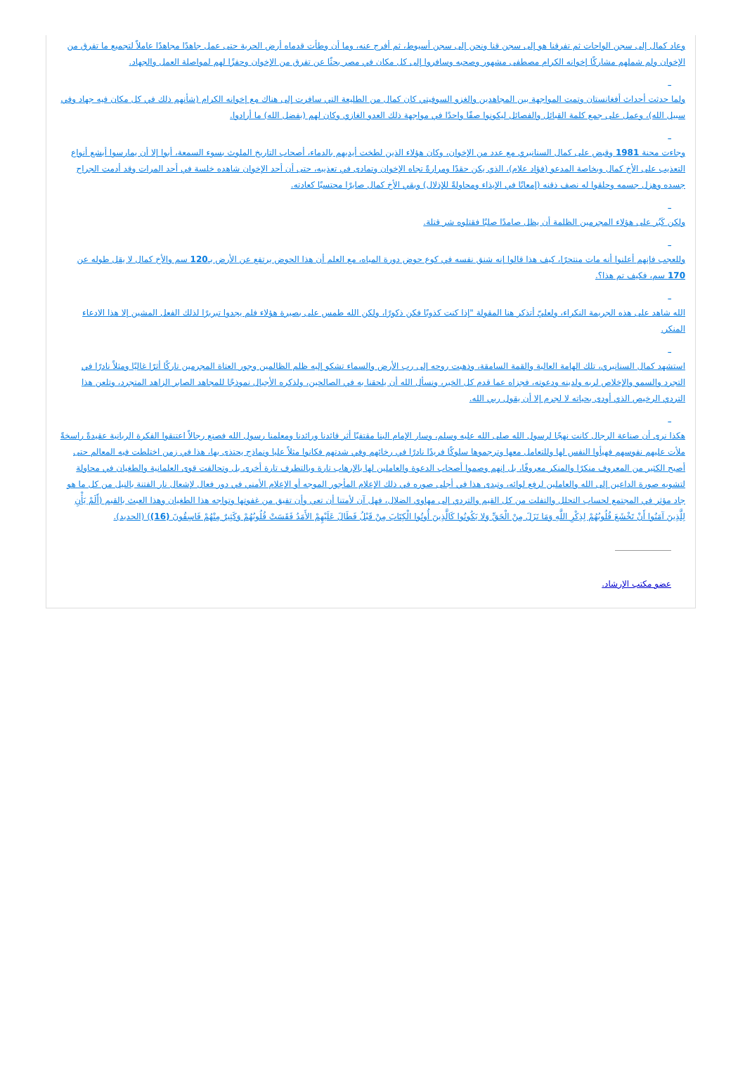وعاد كمال إلى سجن الواحات ثم تفرقنا هو إلى سجن قنا ونحن إلى سجن أسيوط، ثم أفرج عنه، وما أن وطأت قدماه أرض الحرية حتى عمل جاهدًا مجاهدًا عاملاً لتجميع ما تفرق من الإخوان ولم شملهم مشاركًا إخوانه الكرام مصطفى مشهور وصحبه وسافروا إلى كل مكان في مصر بحثًا عن تفرق من الإخوان وحفزًا لهم لمواصلة العمل والجهاد.
_
ولما حدثت أحداث أفغانستان وتمت المواجهة بين المجاهدين والغزو السوفيتي كان كمال من الطليعة التي سافرت إلى هناك مع إخوانه الكرام (شأنهم ذلك في كل مكان فيه جهاد وفي سبيل الله)، وعمل على جمع كلمة القبائل والفصائل ليكونوا صفًا واحدًا في مواجهة ذلك العدو الغازي وكان لهم (بفضل الله) ما أرادوا.
_
وجاءت محنة 1981 وقبض على كمال السنانيري مع عدد من الإخوان، وكان هؤلاء الذين لطخت أيديهم بالدماء، أصحاب التاريخ الملوث بسوء السمعة، أبوا إلا أن يمارسوا أبشع أنواع التعذيب على الأخ كمال وبخاصة المدعو (فؤاد علام)، الذي يكن حقدًا ومرارةً تجاه الإخوان وتمادى في تعذيبه، حتى أن أحد الإخوان شاهده خلسة في أحد المرات وقد أدمت الجراح جسده وهزل جسمه وحلقوا له نصف ذقنه (إمعانًا في الإيذاء ومحاولةً للإذلال) وبقي الأخ كمال صابرًا محتسبًا كعادته.
_
ولكن كَبُر على هؤلاء المجرمين الظلمة أن يظل صامدًا صلبًا فقتلوه شر قتلة.
_
وللعجب فإنهم أعلنوا أنه مات منتحرًا، كيف هذا قالوا إنه شنق نفسه في كوع حوض دورة المياه، مع العلم أن هذا الحوض يرتفع عن الأرض بـ120 سم والأخ كمال لا يقل طوله عن 170 سم، فكيف تم هذا؟.
_
الله شاهد على هذه الجريمة النكراء، ولعليّ أتذكر هنا المقولة "إذا كنت كذوبًا فكن ذكورًا، ولكن الله طمس على بصيرة هؤلاء فلم يجدوا تبريرًا لذلك الفعل المشين إلا هذا الادعاء المنكر.
_
استشهد كمال السنانيري، تلك الهامة العالية والقمة السامقة، وذهبت روحه إلى رب الأرض والسماء تشكو إليه ظلم الظالمين وجور العتاة المجرمين تاركًا أثرًا غاليًا ومثلاً نادرًا في التجرد والسمو والإخلاص لربه ولدينه ودعوته، فجزاه عما قدم كل الخير، ونسأل الله أن يلحقنا به في الصالحين، ولذكره الأجيال نموذجًا للمجاهد الصابر الزاهد المتجرد، وتلعن هذا التردي الرخيص الذي أودى بحياته لا لجرم إلا أن يقول ربي الله.
_
هكذا نرى أن صناعة الرجال كانت نهجًا لرسول الله صلى الله عليه وسلم، وسار الإمام البنا مقتفيًا أثر قائدنا ورائدنا ومعلمنا رسول الله فصنع رجالاً اعتنقوا الفكرة الربانية عقيدةً راسخةً ملأت عليهم نفوسهم فهيأوا النفس لها وللتعامل معها وترجموها سلوكًا فريدًا نادرًا في رخائهم وفي شدتهم فكانوا مثلاً عليا ونماذج يحتذى بها، هذا في زمن اختلطت فيه المعالم حتى أصبح الكثير من المعروف منكرًا والمنكر معروفًا، بل إنهم وصموا أصحاب الدعوة والعاملين لها بالإرهاب تارة وبالتطرف تارة أخرى بل وتحالفت قوى العلمانية والطغيان في محاولة لتشويه صورة الداعين إلى الله والعاملين لرفع لوائه، وتبدى هذا في أجلى صوره في ذلك الإعلام المأجور الموجه أو الإعلام الأمني في دور فعال لإشعال نار الفتنة بالنيل من كل ما هو جاد مؤثر في المجتمع لحساب التحلل والتفلت من كل القيم والتردي إلى مهاوي الضلال، فهل آن لأمتنا أن تعي وأن تفيق من غفوتها وتواجه هذا الطغيان وهذا العبث بالقيم (أَلَمْ يَأْنِ لِلَّذِينَ آمَنُوا أَنْ تَخْشَعَ قُلُوبُهُمْ لِذِكْرِ اللَّهِ وَمَا نَزَلَ مِنْ الْحَقِّ وَلا يَكُونُوا كَالَّذِينَ أُوتُوا الْكِتَابَ مِنْ قَبْلُ فَطَالَ عَلَيْهِمْ الأَمَدُ فَقَسَتْ قُلُوبُهُمْ وَكَثِيرٌ مِنْهُمْ فَاسِقُونَ (16)) (الحديد).
عضو مكتب الإرشاد.